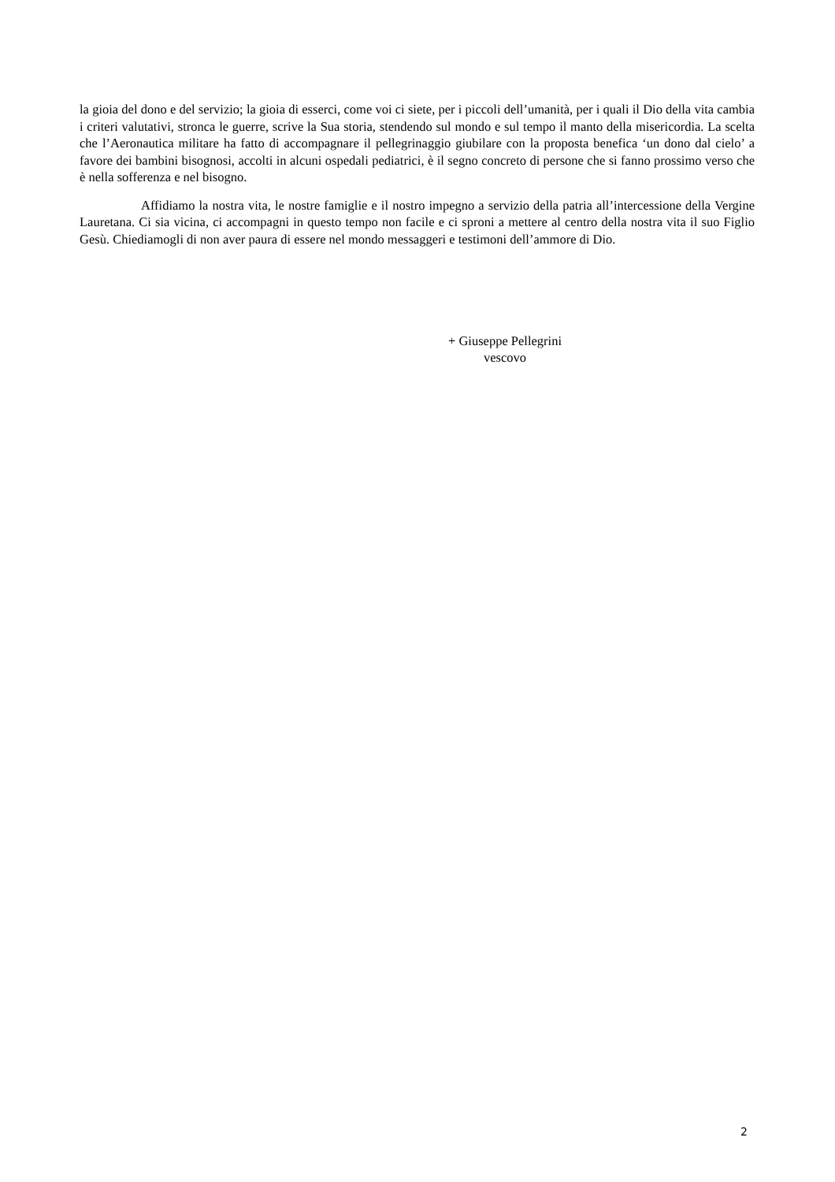la gioia del dono e del servizio; la gioia di esserci, come voi ci siete, per i piccoli dell’umanità, per i quali il Dio della vita cambia i criteri valutativi, stronca le guerre, scrive la Sua storia, stendendo sul mondo e sul tempo il manto della misericordia. La scelta che l’Aeronautica militare ha fatto di accompagnare il pellegrinaggio giubilare con la proposta benefica ‘un dono dal cielo’ a favore dei bambini bisognosi, accolti in alcuni ospedali pediatrici, è il segno concreto di persone che si fanno prossimo verso che è nella sofferenza e nel bisogno.
Affidiamo la nostra vita, le nostre famiglie e il nostro impegno a servizio della patria all’intercessione della Vergine Lauretana. Ci sia vicina, ci accompagni in questo tempo non facile e ci sproni a mettere al centro della nostra vita il suo Figlio Gesù. Chiediamogli di non aver paura di essere nel mondo messaggeri e testimoni dell’ammore di Dio.
+ Giuseppe Pellegrini
vescovo
2